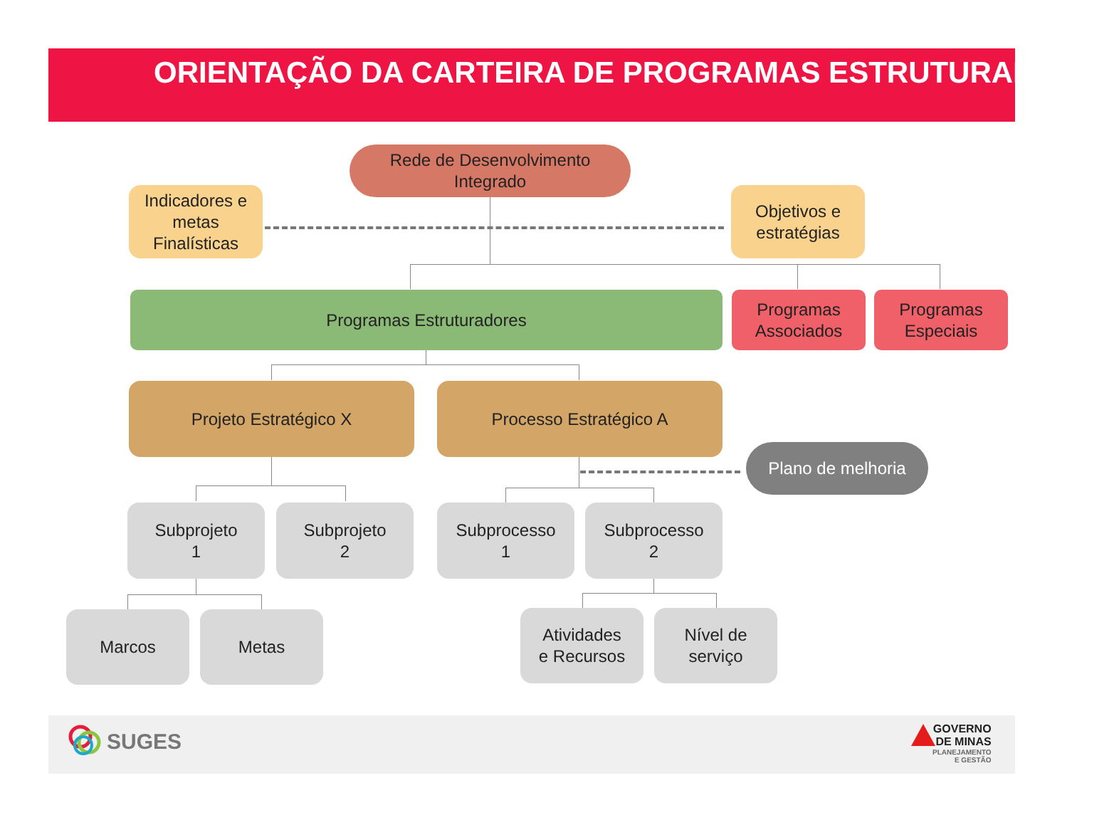ORIENTAÇÃO DA CARTEIRA DE PROGRAMAS ESTRUTURADORES
Rede de Desenvolvimento
Integrado
Indicadores e
metas
Finalísticas
Objetivos e
estratégias
Programas Estruturadores
Programas
Associados
Programas
Especiais
Projeto Estratégico X Processo Estratégico A
Plano de melhoria
Subprojeto
1
Subprojeto
2
Subprocesso
1
Subprocesso
2
Marcos Metas
Atividades
e Recursos
Nível de
serviço
SUGES
GOVERNO
DE MINAS
PLANEJAMENTO
E GESTÃO